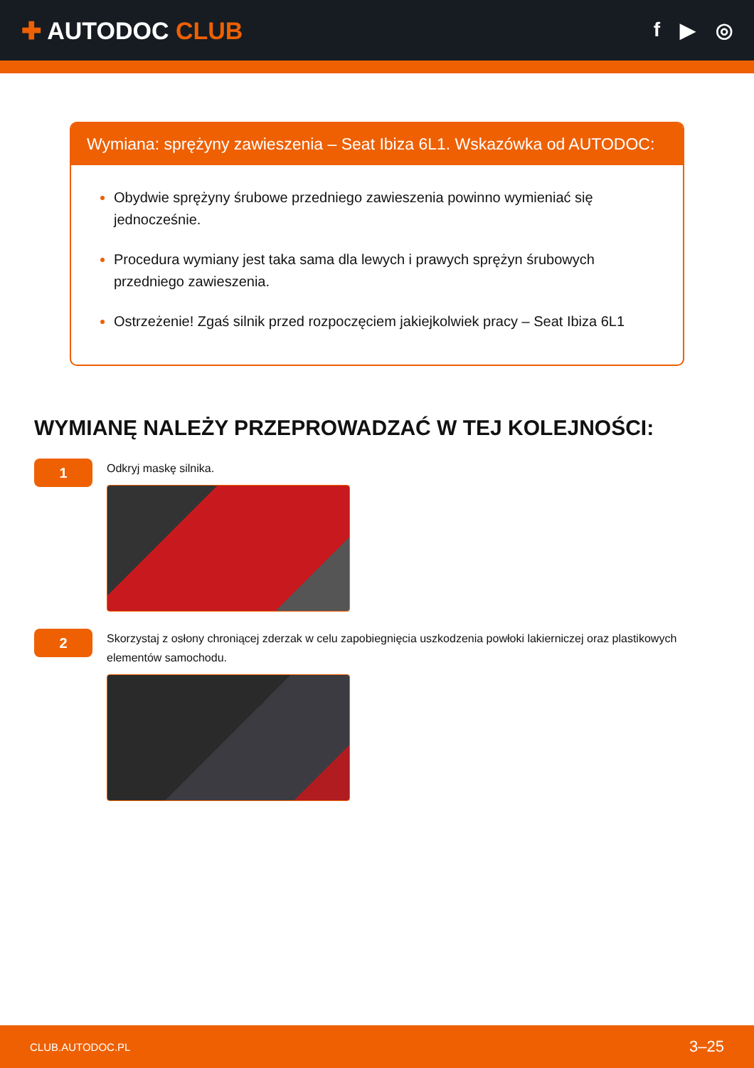✚ AUTODOC CLUB
f ▶ ◎
Wymiana: sprężyny zawieszenia – Seat Ibiza 6L1. Wskazówka od AUTODOC:
Obydwie sprężyny śrubowe przedniego zawieszenia powinno wymieniać się jednocześnie.
Procedura wymiany jest taka sama dla lewych i prawych sprężyn śrubowych przedniego zawieszenia.
Ostrzeżenie! Zgaś silnik przed rozpoczęciem jakiejkolwiek pracy – Seat Ibiza 6L1
WYMIANĘ NALEŻY PRZEPROWADZAĆ W TEJ KOLEJNOŚCI:
1
Odkryj maskę silnika.
2
Skorzystaj z osłony chroniącej zderzak w celu zapobiegnięcia uszkodzenia powłoki lakierniczej oraz plastikowych elementów samochodu.
CLUB.AUTODOC.PL 3–25